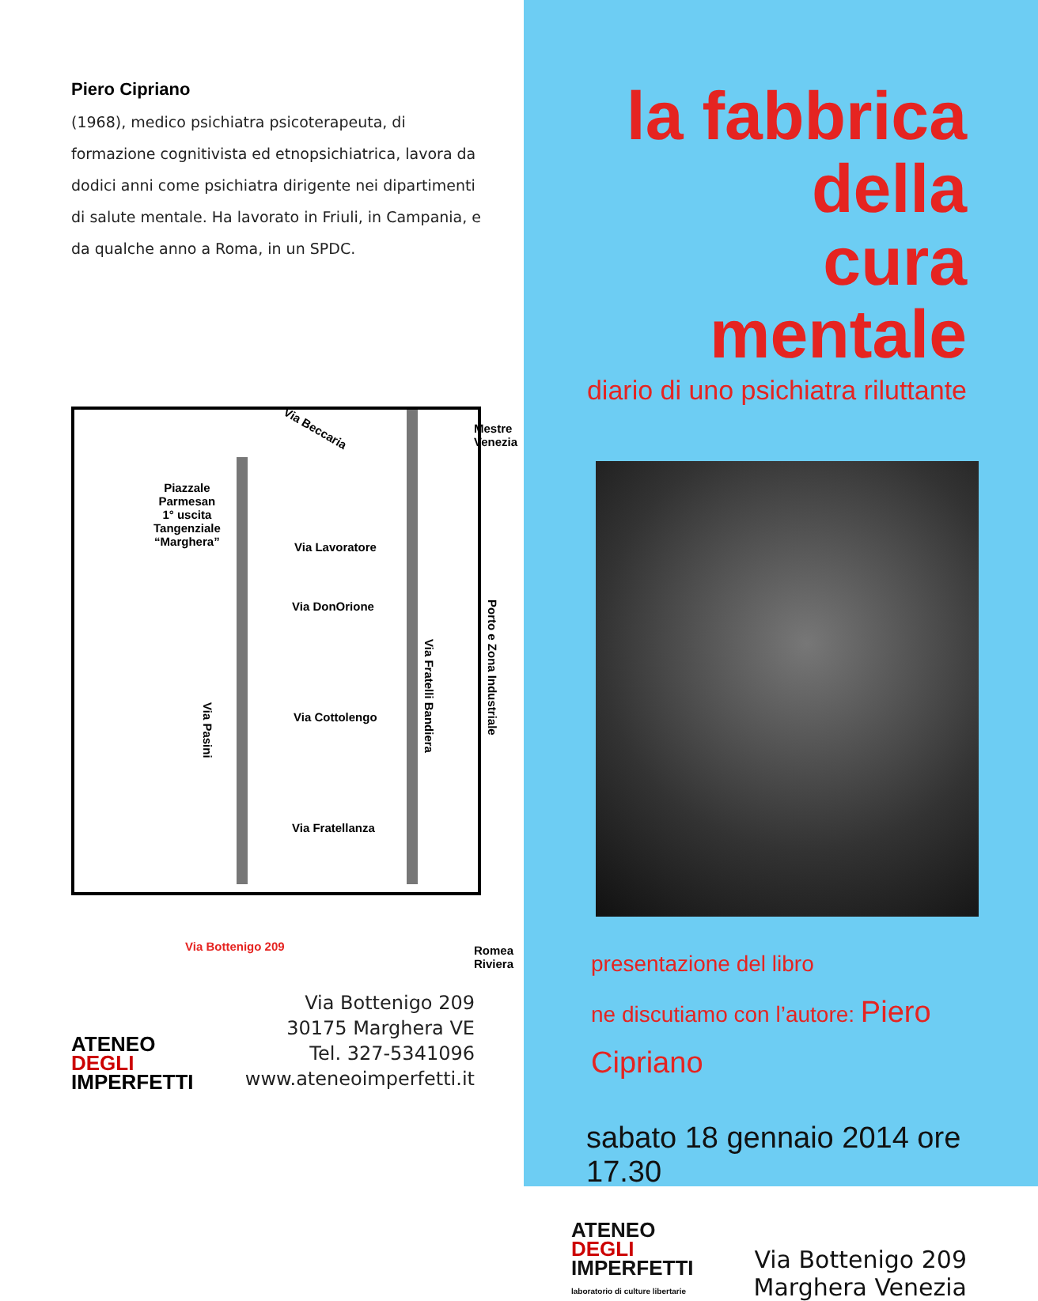Piero Cipriano
(1968), medico psichiatra psicoterapeuta, di formazione cognitivista ed etnopsichiatrica, lavora da dodici anni come psichiatra dirigente nei dipartimenti di salute mentale. Ha lavorato in Friuli, in Campania, e da qualche anno a Roma, in un SPDC.
Via Beccaria
Mestre
Venezia
Piazzale
Parmesan
1° uscita
Tangenziale
“Marghera”
Via Lavoratore
Via DonOrione
Via Cottolengo
Via Fratellanza
Via Pasini
Via Fratelli Bandiera
Porto e Zona Industriale
Via Bottenigo 209
Romea
Riviera
ATENEO
DEGLI
IMPERFETTI
Via Bottenigo 209
30175 Marghera VE
Tel. 327-5341096
www.ateneoimperfetti.it
la fabbrica della
cura mentale
diario di uno psichiatra riluttante
presentazione del libro
ne discutiamo con l’autore: Piero Cipriano
sabato 18 gennaio 2014 ore 17.30
ATENEO
DEGLI
IMPERFETTI
laboratorio di culture libertarie
Via Bottenigo 209
Marghera Venezia